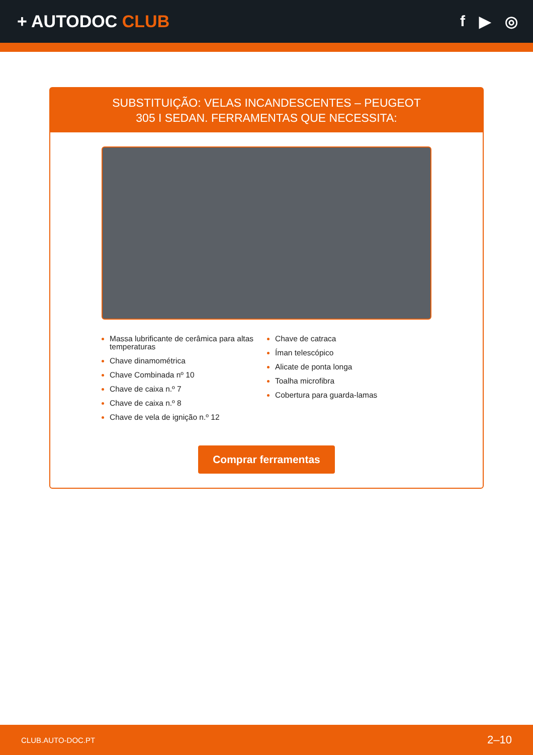+ AUTODOC CLUB f ▶ ◎
SUBSTITUIÇÃO: VELAS INCANDESCENTES – PEUGEOT
305 I SEDAN. FERRAMENTAS QUE NECESSITA:
Massa lubrificante de cerâmica para altas temperaturas
Chave dinamométrica
Chave Combinada nº 10
Chave de caixa n.º 7
Chave de caixa n.º 8
Chave de vela de ignição n.º 12
Chave de catraca
Íman telescópico
Alicate de ponta longa
Toalha microfibra
Cobertura para guarda-lamas
Comprar ferramentas
CLUB.AUTO-DOC.PT 2–10